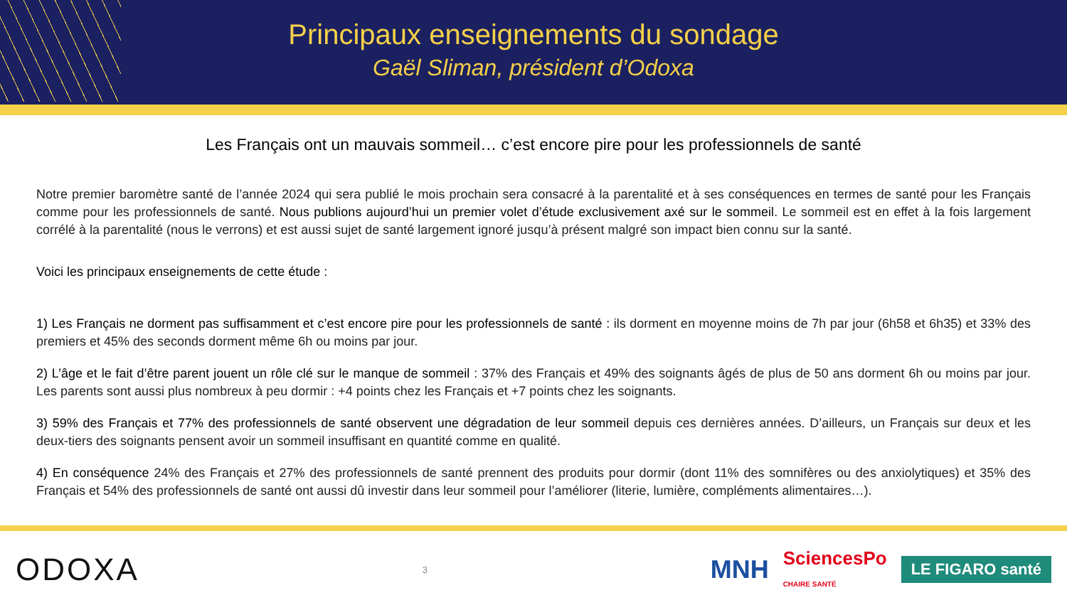Principaux enseignements du sondage
Gaël Sliman, président d’Odoxa
Les Français ont un mauvais sommeil… c’est encore pire pour les professionnels de santé
Notre premier baromètre santé de l’année 2024 qui sera publié le mois prochain sera consacré à la parentalité et à ses conséquences en termes de santé pour les Français comme pour les professionnels de santé. Nous publions aujourd’hui un premier volet d’étude exclusivement axé sur le sommeil. Le sommeil est en effet à la fois largement corrélé à la parentalité (nous le verrons) et est aussi sujet de santé largement ignoré jusqu’à présent malgré son impact bien connu sur la santé.
Voici les principaux enseignements de cette étude :
1) Les Français ne dorment pas suffisamment et c’est encore pire pour les professionnels de santé : ils dorment en moyenne moins de 7h par jour (6h58 et 6h35) et 33% des premiers et 45% des seconds dorment même 6h ou moins par jour.
2) L’âge et le fait d’être parent jouent un rôle clé sur le manque de sommeil : 37% des Français et 49% des soignants âgés de plus de 50 ans dorment 6h ou moins par jour. Les parents sont aussi plus nombreux à peu dormir : +4 points chez les Français et +7 points chez les soignants.
3) 59% des Français et 77% des professionnels de santé observent une dégradation de leur sommeil depuis ces dernières années. D’ailleurs, un Français sur deux et les deux-tiers des soignants pensent avoir un sommeil insuffisant en quantité comme en qualité.
4) En conséquence 24% des Français et 27% des professionnels de santé prennent des produits pour dormir (dont 11% des somnifères ou des anxiolytiques) et 35% des Français et 54% des professionnels de santé ont aussi dû investir dans leur sommeil pour l’améliorer (literie, lumière, compléments alimentaires…).
ODOXA
3
MNH SciencesPo
CHAIRE SANTÉ LE FIGARO santé